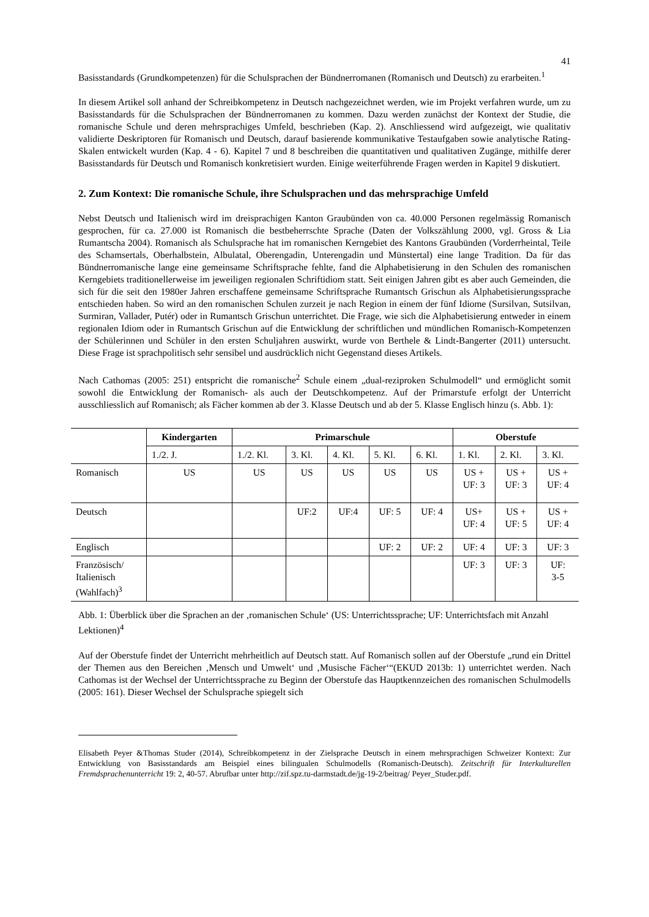41
Basisstandards (Grundkompetenzen) für die Schulsprachen der Bündnerromanen (Romanisch und Deutsch) zu erarbeiten.<sup>1</sup>
In diesem Artikel soll anhand der Schreibkompetenz in Deutsch nachgezeichnet werden, wie im Projekt verfahren wurde, um zu Basisstandards für die Schulsprachen der Bündnerromanen zu kommen. Dazu werden zunächst der Kontext der Studie, die romanische Schule und deren mehrsprachiges Umfeld, beschrieben (Kap. 2). Anschliessend wird aufgezeigt, wie qualitativ validierte Deskriptoren für Romanisch und Deutsch, darauf basierende kommunikative Testaufgaben sowie analytische Rating-Skalen entwickelt wurden (Kap. 4 - 6). Kapitel 7 und 8 beschreiben die quantitativen und qualitativen Zugänge, mithilfe derer Basisstandards für Deutsch und Romanisch konkretisiert wurden. Einige weiterführende Fragen werden in Kapitel 9 diskutiert.
2. Zum Kontext: Die romanische Schule, ihre Schulsprachen und das mehrsprachige Umfeld
Nebst Deutsch und Italienisch wird im dreisprachigen Kanton Graubünden von ca. 40.000 Personen regelmässig Romanisch gesprochen, für ca. 27.000 ist Romanisch die bestbeherrschte Sprache (Daten der Volkszählung 2000, vgl. Gross & Lia Rumantscha 2004). Romanisch als Schulsprache hat im romanischen Kerngebiet des Kantons Graubünden (Vorderrheintal, Teile des Schamsertals, Oberhalbstein, Albulatal, Oberengadin, Unterengadin und Münstertal) eine lange Tradition. Da für das Bündnerromanische lange eine gemeinsame Schriftsprache fehlte, fand die Alphabetisierung in den Schulen des romanischen Kerngebiets traditionellerweise im jeweiligen regionalen Schriftidiom statt. Seit einigen Jahren gibt es aber auch Gemeinden, die sich für die seit den 1980er Jahren erschaffene gemeinsame Schriftsprache Rumantsch Grischun als Alphabetisierungssprache entschieden haben. So wird an den romanischen Schulen zurzeit je nach Region in einem der fünf Idiome (Sursilvan, Sutsilvan, Surmiran, Vallader, Putér) oder in Rumantsch Grischun unterrichtet. Die Frage, wie sich die Alphabetisierung entweder in einem regionalen Idiom oder in Rumantsch Grischun auf die Entwicklung der schriftlichen und mündlichen Romanisch-Kompetenzen der Schülerinnen und Schüler in den ersten Schuljahren auswirkt, wurde von Berthele & Lindt-Bangerter (2011) untersucht. Diese Frage ist sprachpolitisch sehr sensibel und ausdrücklich nicht Gegenstand dieses Artikels.
Nach Cathomas (2005: 251) entspricht die romanische<sup>2</sup> Schule einem „dual-reziproken Schulmodell“ und ermöglicht somit sowohl die Entwicklung der Romanisch- als auch der Deutschkompetenz. Auf der Primarstufe erfolgt der Unterricht ausschliesslich auf Romanisch; als Fächer kommen ab der 3. Klasse Deutsch und ab der 5. Klasse Englisch hinzu (s. Abb. 1):
| | Kindergarten | Primarschule | | | | | Oberstufe | | |
| --- | --- | --- | --- | --- | --- | --- | --- | --- | --- |
| | 1./2. J. | 1./2. Kl. | 3. Kl. | 4. Kl. | 5. Kl. | 6. Kl. | 1. Kl. | 2. Kl. | 3. Kl. |
| Romanisch | US | US | US | US | US | US | US + UF: 3 | US + UF: 3 | US + UF: 4 |
| Deutsch | | | UF:2 | UF:4 | UF: 5 | UF: 4 | US+ UF: 4 | US + UF: 5 | US + UF: 4 |
| Englisch | | | | | UF: 2 | UF: 2 | UF: 4 | UF: 3 | UF: 3 |
| Französisch/ Italienisch (Wahlfach)<sup>3</sup> | | | | | | | UF: 3 | UF: 3 | UF: 3-5 |
Abb. 1: Überblick über die Sprachen an der ‚romanischen Schule‘ (US: Unterrichtssprache; UF: Unterrichtsfach mit Anzahl Lektionen)<sup>4</sup>
Auf der Oberstufe findet der Unterricht mehrheitlich auf Deutsch statt. Auf Romanisch sollen auf der Oberstufe „rund ein Drittel der Themen aus den Bereichen ‚Mensch und Umwelt‘ und ‚Musische Fächer‘“(EKUD 2013b: 1) unterrichtet werden. Nach Cathomas ist der Wechsel der Unterrichtssprache zu Beginn der Oberstufe das Hauptkennzeichen des romanischen Schulmodells (2005: 161). Dieser Wechsel der Schulsprache spiegelt sich
Elisabeth Peyer &Thomas Studer (2014), Schreibkompetenz in der Zielsprache Deutsch in einem mehrsprachigen Schweizer Kontext: Zur Entwicklung von Basisstandards am Beispiel eines bilingualen Schulmodells (Romanisch-Deutsch). Zeitschrift für Interkulturellen Fremdsprachenunterricht 19: 2, 40-57. Abrufbar unter http://zif.spz.tu-darmstadt.de/jg-19-2/beitrag/ Peyer_Studer.pdf.